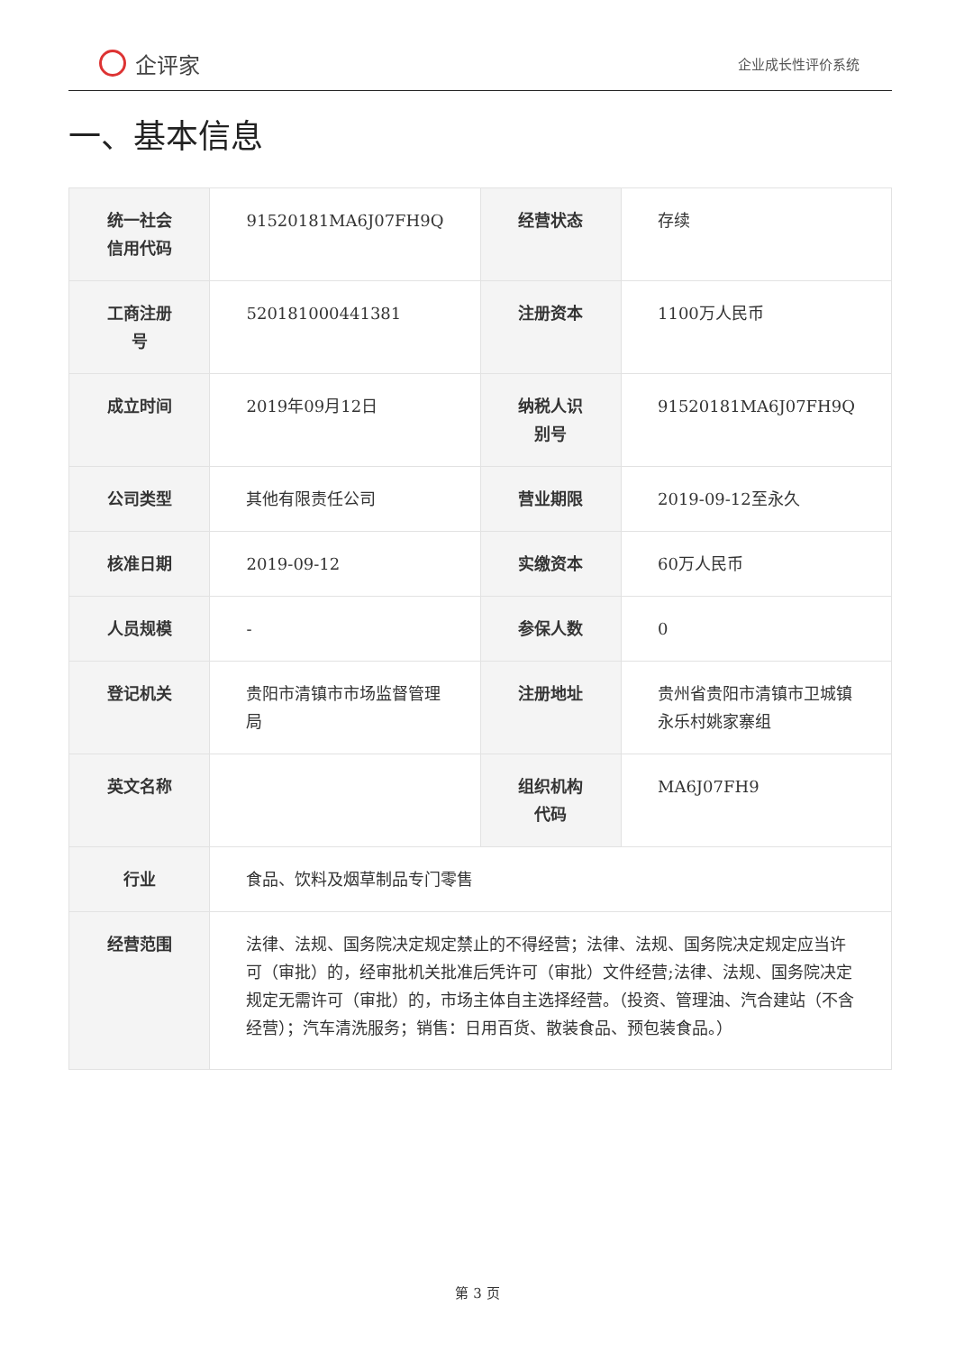企评家
企业成长性评价系统
一、基本信息
| 统一社会信用代码 | 91520181MA6J07FH9Q | 经营状态 | 存续 |
| 工商注册号 | 520181000441381 | 注册资本 | 1100万人民币 |
| 成立时间 | 2019年09月12日 | 纳税人识别号 | 91520181MA6J07FH9Q |
| 公司类型 | 其他有限责任公司 | 营业期限 | 2019-09-12至永久 |
| 核准日期 | 2019-09-12 | 实缴资本 | 60万人民币 |
| 人员规模 | - | 参保人数 | 0 |
| 登记机关 | 贵阳市清镇市市场监督管理局 | 注册地址 | 贵州省贵阳市清镇市卫城镇永乐村姚家寨组 |
| 英文名称 | | 组织机构代码 | MA6J07FH9 |
| 行业 | 食品、饮料及烟草制品专门零售 | | |
| 经营范围 | 法律、法规、国务院决定规定禁止的不得经营；法律、法规、国务院决定规定应当许可（审批）的，经审批机关批准后凭许可（审批）文件经营;法律、法规、国务院决定规定无需许可（审批）的，市场主体自主选择经营。（投资、管理油、汽合建站（不含经营）；汽车清洗服务；销售：日用百货、散装食品、预包装食品。） | | |
第 3 页